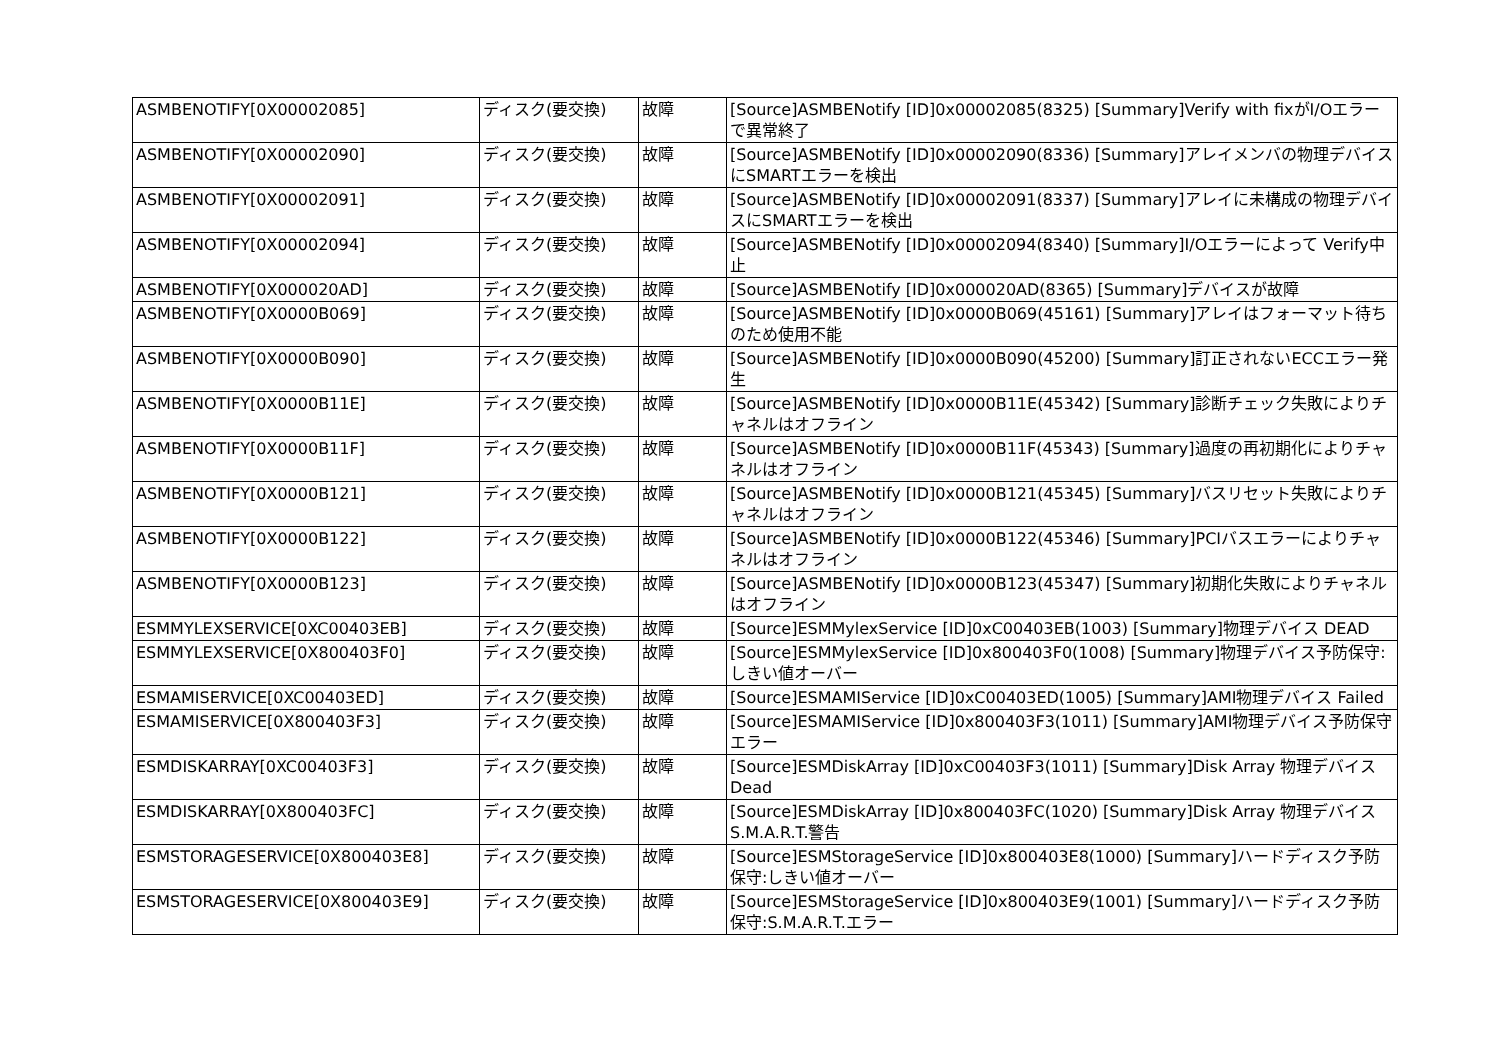| ASMBENOTIFY[0X00002085] | ディスク(要交換) | 故障 | [Source]ASMBENotify [ID]0x00002085(8325) [Summary]Verify with fixがI/Oエラーで異常終了 |
| ASMBENOTIFY[0X00002090] | ディスク(要交換) | 故障 | [Source]ASMBENotify [ID]0x00002090(8336) [Summary]アレイメンバの物理デバイスにSMARTエラーを検出 |
| ASMBENOTIFY[0X00002091] | ディスク(要交換) | 故障 | [Source]ASMBENotify [ID]0x00002091(8337) [Summary]アレイに未構成の物理デバイスにSMARTエラーを検出 |
| ASMBENOTIFY[0X00002094] | ディスク(要交換) | 故障 | [Source]ASMBENotify [ID]0x00002094(8340) [Summary]I/Oエラーによって Verify中止 |
| ASMBENOTIFY[0X000020AD] | ディスク(要交換) | 故障 | [Source]ASMBENotify [ID]0x000020AD(8365) [Summary]デバイスが故障 |
| ASMBENOTIFY[0X0000B069] | ディスク(要交換) | 故障 | [Source]ASMBENotify [ID]0x0000B069(45161) [Summary]アレイはフォーマット待ちのため使用不能 |
| ASMBENOTIFY[0X0000B090] | ディスク(要交換) | 故障 | [Source]ASMBENotify [ID]0x0000B090(45200) [Summary]訂正されないECCエラー発生 |
| ASMBENOTIFY[0X0000B11E] | ディスク(要交換) | 故障 | [Source]ASMBENotify [ID]0x0000B11E(45342) [Summary]診断チェック失敗によりチャネルはオフライン |
| ASMBENOTIFY[0X0000B11F] | ディスク(要交換) | 故障 | [Source]ASMBENotify [ID]0x0000B11F(45343) [Summary]過度の再初期化によりチャネルはオフライン |
| ASMBENOTIFY[0X0000B121] | ディスク(要交換) | 故障 | [Source]ASMBENotify [ID]0x0000B121(45345) [Summary]バスリセット失敗によりチャネルはオフライン |
| ASMBENOTIFY[0X0000B122] | ディスク(要交換) | 故障 | [Source]ASMBENotify [ID]0x0000B122(45346) [Summary]PCIバスエラーによりチャネルはオフライン |
| ASMBENOTIFY[0X0000B123] | ディスク(要交換) | 故障 | [Source]ASMBENotify [ID]0x0000B123(45347) [Summary]初期化失敗によりチャネルはオフライン |
| ESMMYLEXSERVICE[0XC00403EB] | ディスク(要交換) | 故障 | [Source]ESMMylexService [ID]0xC00403EB(1003) [Summary]物理デバイス DEAD |
| ESMMYLEXSERVICE[0X800403F0] | ディスク(要交換) | 故障 | [Source]ESMMylexService [ID]0x800403F0(1008) [Summary]物理デバイス予防保守:しきい値オーバー |
| ESMAMISERVICE[0XC00403ED] | ディスク(要交換) | 故障 | [Source]ESMAMIService [ID]0xC00403ED(1005) [Summary]AMI物理デバイス Failed |
| ESMAMISERVICE[0X800403F3] | ディスク(要交換) | 故障 | [Source]ESMAMIService [ID]0x800403F3(1011) [Summary]AMI物理デバイス予防保守エラー |
| ESMDISKARRAY[0XC00403F3] | ディスク(要交換) | 故障 | [Source]ESMDiskArray [ID]0xC00403F3(1011) [Summary]Disk Array 物理デバイス Dead |
| ESMDISKARRAY[0X800403FC] | ディスク(要交換) | 故障 | [Source]ESMDiskArray [ID]0x800403FC(1020) [Summary]Disk Array 物理デバイス S.M.A.R.T.警告 |
| ESMSTORAGESERVICE[0X800403E8] | ディスク(要交換) | 故障 | [Source]ESMStorageService [ID]0x800403E8(1000) [Summary]ハードディスク予防保守:しきい値オーバー |
| ESMSTORAGESERVICE[0X800403E9] | ディスク(要交換) | 故障 | [Source]ESMStorageService [ID]0x800403E9(1001) [Summary]ハードディスク予防保守:S.M.A.R.T.エラー |